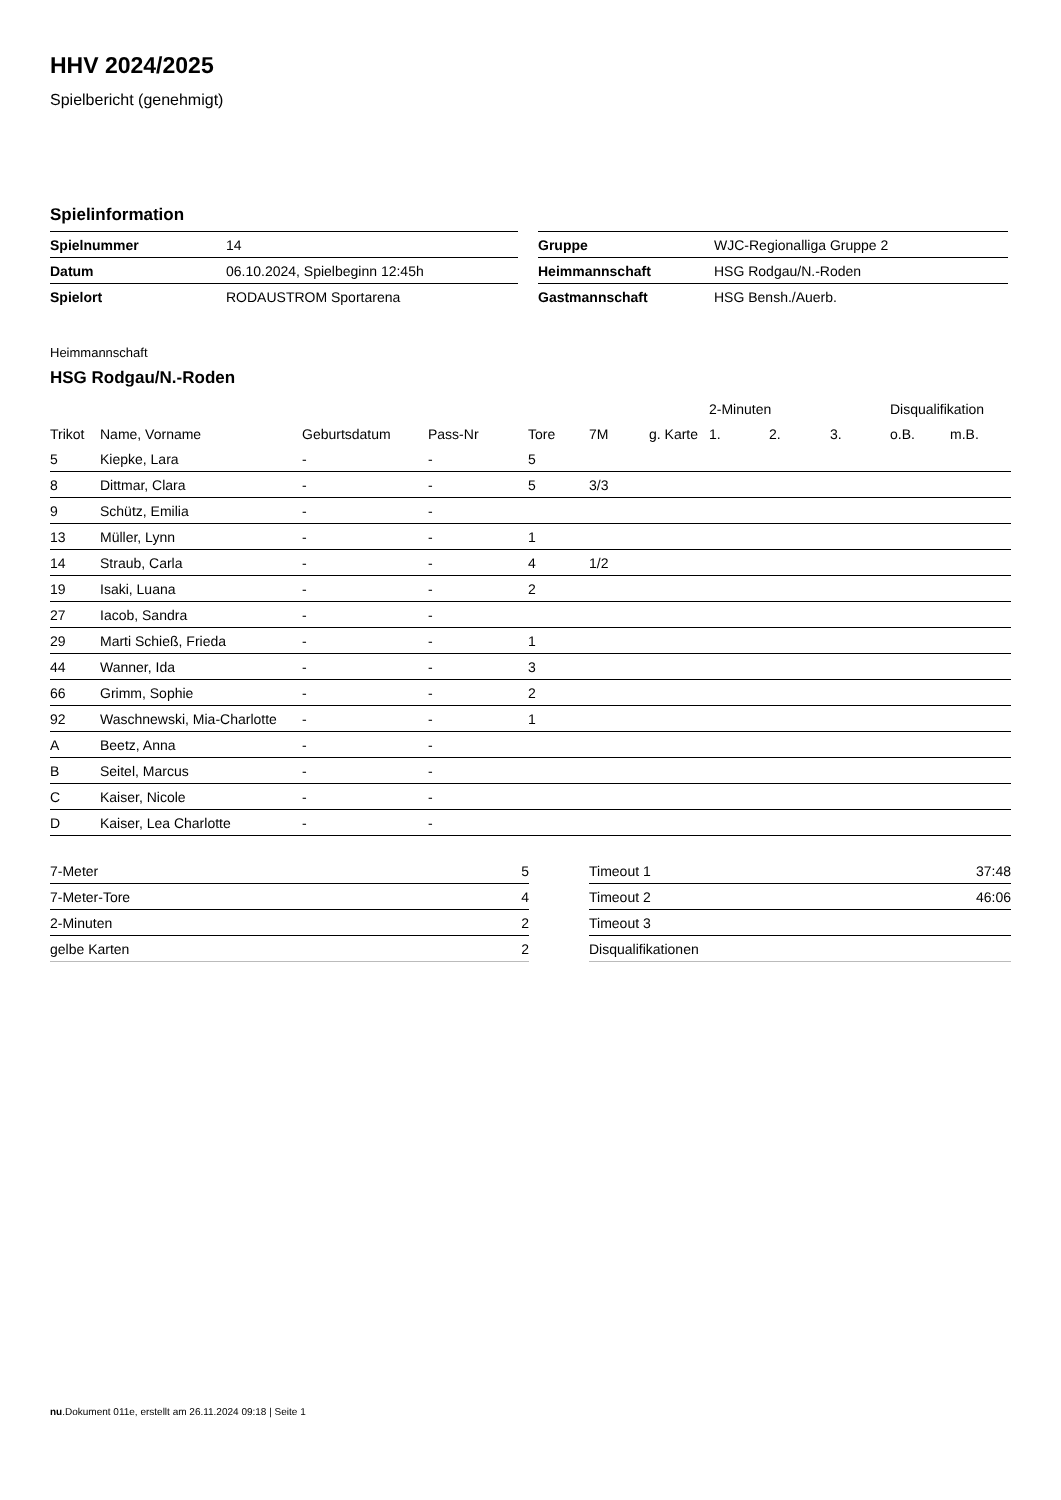HHV 2024/2025
Spielbericht (genehmigt)
Spielinformation
| Spielnummer | 14 |
| Datum | 06.10.2024, Spielbeginn 12:45h |
| Spielort | RODAUSTROM Sportarena |
| Gruppe | WJC-Regionalliga Gruppe 2 |
| Heimmannschaft | HSG Rodgau/N.-Roden |
| Gastmannschaft | HSG Bensh./Auerb. |
Heimmannschaft
HSG Rodgau/N.-Roden
| | | | | | | | 2-Minuten | | | Disqualifikation | |
| Trikot | Name, Vorname | Geburtsdatum | Pass-Nr | Tore | 7M | g. Karte | 1. | 2. | 3. | o.B. | m.B. |
| 5 | Kiepke, Lara | - | - | 5 | | | | | | | |
| 8 | Dittmar, Clara | - | - | 5 | 3/3 | | | | | | |
| 9 | Schütz, Emilia | - | - | | | | | | | | |
| 13 | Müller, Lynn | - | - | 1 | | | | | | | |
| 14 | Straub, Carla | - | - | 4 | 1/2 | | | | | | |
| 19 | Isaki, Luana | - | - | 2 | | | | | | | |
| 27 | Iacob, Sandra | - | - | | | | | | | | |
| 29 | Marti Schieß, Frieda | - | - | 1 | | | | | | | |
| 44 | Wanner, Ida | - | - | 3 | | | | | | | |
| 66 | Grimm, Sophie | - | - | 2 | | | | | | | |
| 92 | Waschnewski, Mia-Charlotte | - | - | 1 | | | | | | | |
| A | Beetz, Anna | - | - | | | | | | | | |
| B | Seitel, Marcus | - | - | | | | | | | | |
| C | Kaiser, Nicole | - | - | | | | | | | | |
| D | Kaiser, Lea Charlotte | - | - | | | | | | | | |
| 7-Meter | 5 |
| 7-Meter-Tore | 4 |
| 2-Minuten | 2 |
| gelbe Karten | 2 |
| Timeout 1 | 37:48 |
| Timeout 2 | 46:06 |
| Timeout 3 | |
| Disqualifikationen | |
nu.Dokument 011e, erstellt am 26.11.2024 09:18 | Seite 1